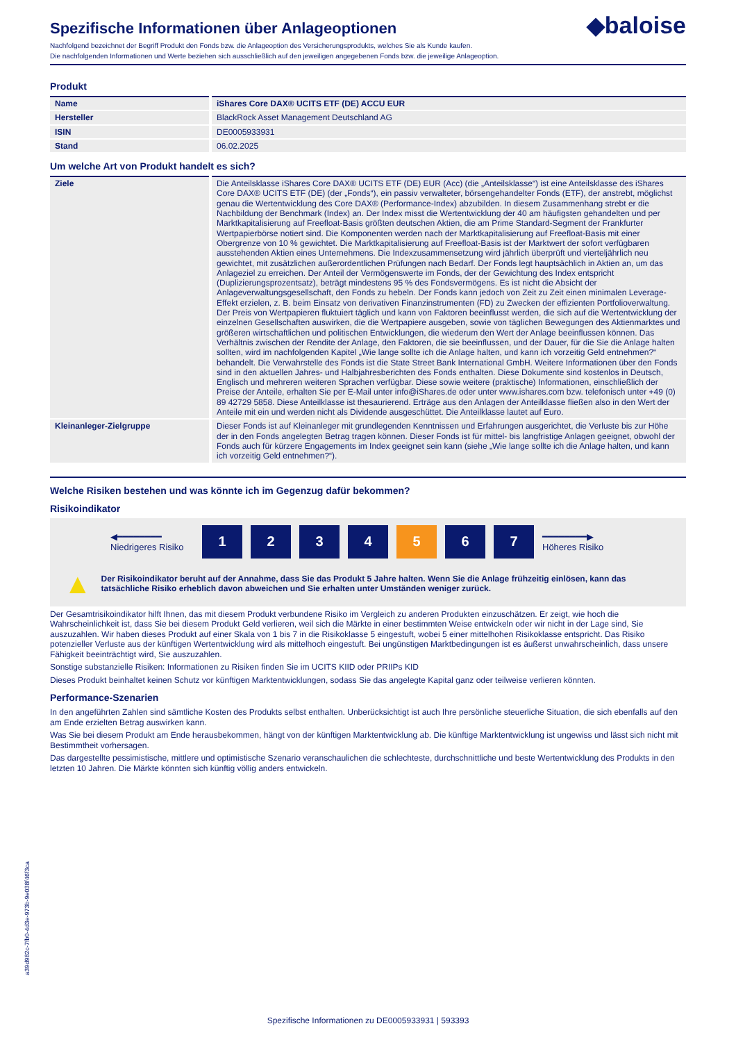◆baloise
Spezifische Informationen über Anlageoptionen
Nachfolgend bezeichnet der Begriff Produkt den Fonds bzw. die Anlageoption des Versicherungsprodukts, welches Sie als Kunde kaufen.
Die nachfolgenden Informationen und Werte beziehen sich ausschließlich auf den jeweiligen angegebenen Fonds bzw. die jeweilige Anlageoption.
Produkt
| Name | iShares Core DAX® UCITS ETF (DE) ACCU EUR |
| Hersteller | BlackRock Asset Management Deutschland AG |
| ISIN | DE0005933931 |
| Stand | 06.02.2025 |
Um welche Art von Produkt handelt es sich?
| Ziele | Die Anteilsklasse iShares Core DAX® UCITS ETF (DE) EUR (Acc) (die „Anteilsklasse“) ist eine Anteilsklasse des iShares Core DAX® UCITS ETF (DE) (der „Fonds“), ein passiv verwalteter, börsengehandelter Fonds (ETF), der anstrebt, möglichst genau die Wertentwicklung des Core DAX® (Performance-Index) abzubilden. In diesem Zusammenhang strebt er die Nachbildung der Benchmark (Index) an. Der Index misst die Wertentwicklung der 40 am häufigsten gehandelten und per Marktkapitalisierung auf Freefloat-Basis größten deutschen Aktien, die am Prime Standard-Segment der Frankfurter Wertpapierbörse notiert sind. Die Komponenten werden nach der Marktkapitalisierung auf Freefloat-Basis mit einer Obergrenze von 10 % gewichtet. Die Marktkapitalisierung auf Freefloat-Basis ist der Marktwert der sofort verfügbaren ausstehenden Aktien eines Unternehmens. Die Indexzusammensetzung wird jährlich überprüft und vierteljährlich neu gewichtet, mit zusätzlichen außerordentlichen Prüfungen nach Bedarf. Der Fonds legt hauptsächlich in Aktien an, um das Anlageziel zu erreichen. Der Anteil der Vermögenswerte im Fonds, der der Gewichtung des Index entspricht (Duplizierungsprozentsatz), beträgt mindestens 95 % des Fondsvermögens. Es ist nicht die Absicht der Anlageverwaltungsgesellschaft, den Fonds zu hebeln. Der Fonds kann jedoch von Zeit zu Zeit einen minimalen Leverage-Effekt erzielen, z. B. beim Einsatz von derivativen Finanzinstrumenten (FD) zu Zwecken der effizienten Portfolioverwaltung. Der Preis von Wertpapieren fluktuiert täglich und kann von Faktoren beeinflusst werden, die sich auf die Wertentwicklung der einzelnen Gesellschaften auswirken, die die Wertpapiere ausgeben, sowie von täglichen Bewegungen des Aktienmarktes und größeren wirtschaftlichen und politischen Entwicklungen, die wiederum den Wert der Anlage beeinflussen können. Das Verhältnis zwischen der Rendite der Anlage, den Faktoren, die sie beeinflussen, und der Dauer, für die Sie die Anlage halten sollten, wird im nachfolgenden Kapitel „Wie lange sollte ich die Anlage halten, und kann ich vorzeitig Geld entnehmen?“ behandelt. Die Verwahrstelle des Fonds ist die State Street Bank International GmbH. Weitere Informationen über den Fonds sind in den aktuellen Jahres- und Halbjahresberichten des Fonds enthalten. Diese Dokumente sind kostenlos in Deutsch, Englisch und mehreren weiteren Sprachen verfügbar. Diese sowie weitere (praktische) Informationen, einschließlich der Preise der Anteile, erhalten Sie per E-Mail unter info@iShares.de oder unter www.ishares.com bzw. telefonisch unter +49 (0) 89 42729 5858. Diese Anteilklasse ist thesaurierend. Erträge aus den Anlagen der Anteilklasse fließen also in den Wert der Anteile mit ein und werden nicht als Dividende ausgeschüttet. Die Anteilklasse lautet auf Euro. |
| Kleinanleger-Zielgruppe | Dieser Fonds ist auf Kleinanleger mit grundlegenden Kenntnissen und Erfahrungen ausgerichtet, die Verluste bis zur Höhe der in den Fonds angelegten Betrag tragen können. Dieser Fonds ist für mittel- bis langfristige Anlagen geeignet, obwohl der Fonds auch für kürzere Engagements im Index geeignet sein kann (siehe „Wie lange sollte ich die Anlage halten, und kann ich vorzeitig Geld entnehmen?“). |
Welche Risiken bestehen und was könnte ich im Gegenzug dafür bekommen?
Risikoindikator
◀━━━━━━━━
Niedrigeres Risiko
1 2 3 4 5 6 7
━━━━━━━━▶
Höheres Risiko
▲ Der Risikoindikator beruht auf der Annahme, dass Sie das Produkt 5 Jahre halten. Wenn Sie die Anlage frühzeitig einlösen, kann das tatsächliche Risiko erheblich davon abweichen und Sie erhalten unter Umständen weniger zurück.
Der Gesamtrisikoindikator hilft Ihnen, das mit diesem Produkt verbundene Risiko im Vergleich zu anderen Produkten einzuschätzen. Er zeigt, wie hoch die Wahrscheinlichkeit ist, dass Sie bei diesem Produkt Geld verlieren, weil sich die Märkte in einer bestimmten Weise entwickeln oder wir nicht in der Lage sind, Sie auszuzahlen. Wir haben dieses Produkt auf einer Skala von 1 bis 7 in die Risikoklasse 5 eingestuft, wobei 5 einer mittelhohen Risikoklasse entspricht. Das Risiko potenzieller Verluste aus der künftigen Wertentwicklung wird als mittelhoch eingestuft. Bei ungünstigen Marktbedingungen ist es äußerst unwahrscheinlich, dass unsere Fähigkeit beeinträchtigt wird, Sie auszuzahlen.
Sonstige substanzielle Risiken: Informationen zu Risiken finden Sie im UCITS KIID oder PRIIPs KID
Dieses Produkt beinhaltet keinen Schutz vor künftigen Marktentwicklungen, sodass Sie das angelegte Kapital ganz oder teilweise verlieren könnten.
Performance-Szenarien
In den angeführten Zahlen sind sämtliche Kosten des Produkts selbst enthalten. Unberücksichtigt ist auch Ihre persönliche steuerliche Situation, die sich ebenfalls auf den am Ende erzielten Betrag auswirken kann.
Was Sie bei diesem Produkt am Ende herausbekommen, hängt von der künftigen Marktentwicklung ab. Die künftige Marktentwicklung ist ungewiss und lässt sich nicht mit Bestimmtheit vorhersagen.
Das dargestellte pessimistische, mittlere und optimistische Szenario veranschaulichen die schlechteste, durchschnittliche und beste Wertentwicklung des Produkts in den letzten 10 Jahren. Die Märkte könnten sich künftig völlig anders entwickeln.
a39d982c-7fb0-4d3e-973b-9e038f46f3ca
Spezifische Informationen zu DE0005933931 | 593393